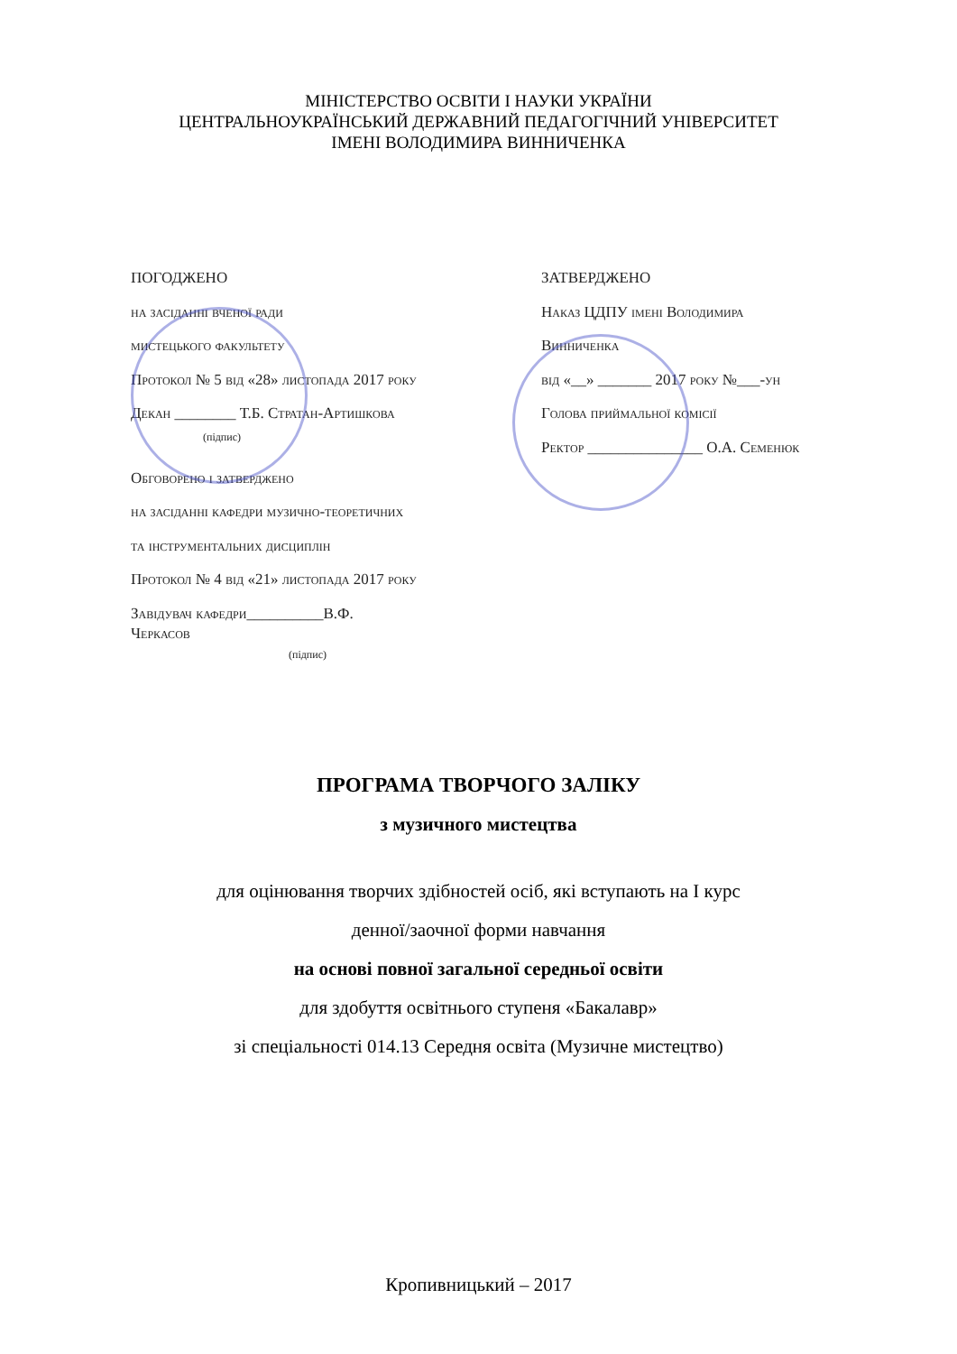МІНІСТЕРСТВО ОСВІТИ І НАУКИ УКРАЇНИ
ЦЕНТРАЛЬНОУКРАЇНСЬКИЙ ДЕРЖАВНИЙ ПЕДАГОГІЧНИЙ УНІВЕРСИТЕТ
ІМЕНІ ВОЛОДИМИРА ВИННИЧЕНКА
ПОГОДЖЕНО
на засіданні вченої ради
мистецького факультету
Протокол № 5 від «28» листопада 2017 року
Декан ________ Т.Б. Стратан-Артишкова
(підпис)
Обговорено і затверджено
на засіданні кафедри музично-теоретичних
та інструментальних дисциплін
Протокол № 4 від «21» листопада 2017 року
Завідувач кафедри__________В.Ф.
Черкасов
(підпис)
ЗАТВЕРДЖЕНО
Наказ ЦДПУ імені Володимира
Винниченка
від «__» _______ 2017 року №___-ун
Голова приймальної комісії
Ректор _______________ О.А. Семенюк
ПРОГРАМА ТВОРЧОГО ЗАЛІКУ
з музичного мистецтва
для оцінювання творчих здібностей осіб, які вступають на І курс
денної/заочної форми навчання
на основі повної загальної середньої освіти
для здобуття освітнього ступеня «Бакалавр»
зі спеціальності 014.13 Середня освіта (Музичне мистецтво)
Кропивницький – 2017